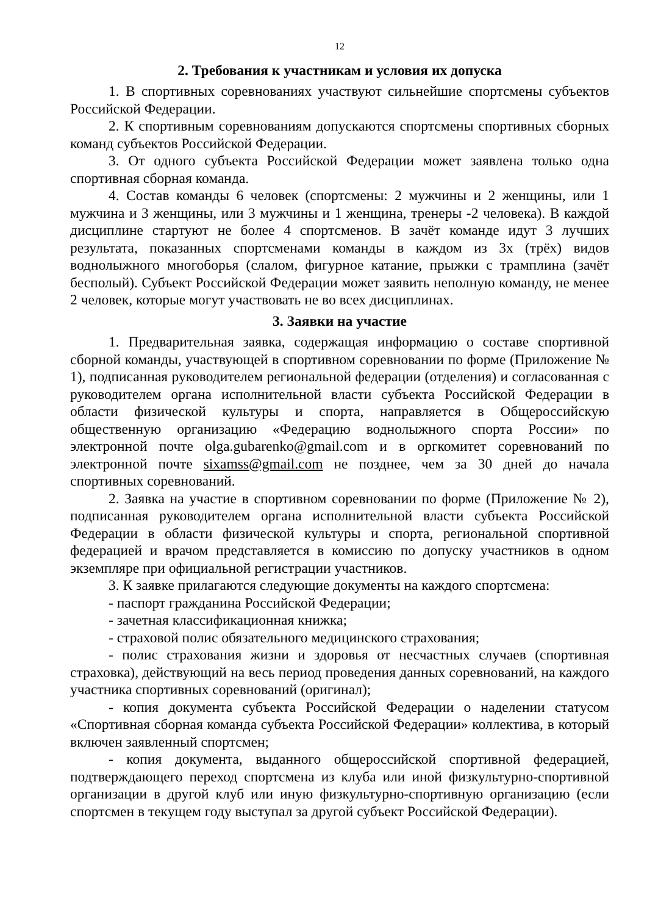12
2. Требования к участникам и условия их допуска
1. В спортивных соревнованиях участвуют сильнейшие спортсмены субъектов Российской Федерации.
2. К спортивным соревнованиям допускаются спортсмены спортивных сборных команд субъектов Российской Федерации.
3. От одного субъекта Российской Федерации может заявлена только одна спортивная сборная команда.
4. Состав команды 6 человек (спортсмены: 2 мужчины и 2 женщины, или 1 мужчина и 3 женщины, или 3 мужчины и 1 женщина, тренеры -2 человека). В каждой дисциплине стартуют не более 4 спортсменов. В зачёт команде идут 3 лучших результата, показанных спортсменами команды в каждом из 3х (трёх) видов воднолыжного многоборья (слалом, фигурное катание, прыжки с трамплина (зачёт бесполый). Субъект Российской Федерации может заявить неполную команду, не менее 2 человек, которые могут участвовать не во всех дисциплинах.
3. Заявки на участие
1. Предварительная заявка, содержащая информацию о составе спортивной сборной команды, участвующей в спортивном соревновании по форме (Приложение № 1), подписанная руководителем региональной федерации (отделения) и согласованная с руководителем органа исполнительной власти субъекта Российской Федерации в области физической культуры и спорта, направляется в Общероссийскую общественную организацию «Федерацию воднолыжного спорта России» по электронной почте olga.gubarenko@gmail.com и в оргкомитет соревнований по электронной почте sixamss@gmail.com не позднее, чем за 30 дней до начала спортивных соревнований.
2. Заявка на участие в спортивном соревновании по форме (Приложение № 2), подписанная руководителем органа исполнительной власти субъекта Российской Федерации в области физической культуры и спорта, региональной спортивной федерацией и врачом представляется в комиссию по допуску участников в одном экземпляре при официальной регистрации участников.
3. К заявке прилагаются следующие документы на каждого спортсмена:
- паспорт гражданина Российской Федерации;
- зачетная классификационная книжка;
- страховой полис обязательного медицинского страхования;
- полис страхования жизни и здоровья от несчастных случаев (спортивная страховка), действующий на весь период проведения данных соревнований, на каждого участника спортивных соревнований (оригинал);
- копия документа субъекта Российской Федерации о наделении статусом «Спортивная сборная команда субъекта Российской Федерации» коллектива, в который включен заявленный спортсмен;
- копия документа, выданного общероссийской спортивной федерацией, подтверждающего переход спортсмена из клуба или иной физкультурно-спортивной организации в другой клуб или иную физкультурно-спортивную организацию (если спортсмен в текущем году выступал за другой субъект Российской Федерации).